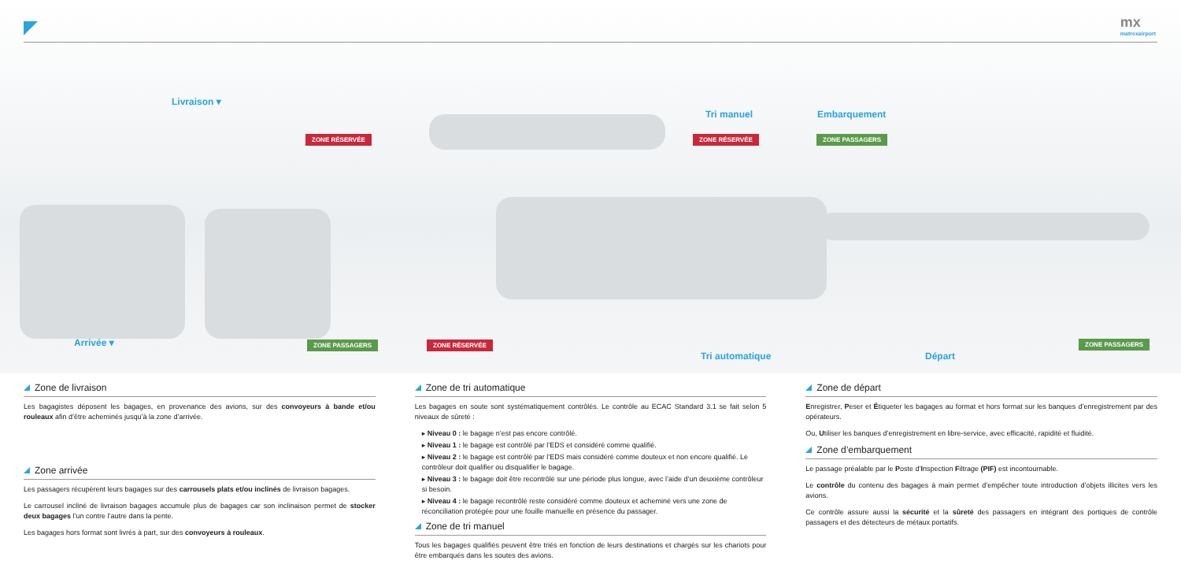mx
matrexairport
Livraison ▾
Arrivée ▾
Tri manuel Embarquement
Tri automatique Départ
ZONE RÉSERVÉE ZONE RÉSERVÉE ZONE PASSAGERS
ZONE PASSAGERS ZONE RÉSERVÉE ZONE PASSAGERS
Zone de livraison
Les bagagistes déposent les bagages, en provenance des avions, sur des convoyeurs à bande et/ou rouleaux afin d’être acheminés jusqu’à la zone d’arrivée.
Zone arrivée
Les passagers récupèrent leurs bagages sur des carrousels plats et/ou inclinés de livraison bagages.
Le carrousel incliné de livraison bagages accumule plus de bagages car son inclinaison permet de stocker deux bagages l’un contre l’autre dans la pente.
Les bagages hors format sont livrés à part, sur des convoyeurs à rouleaux.
Zone de tri automatique
Les bagages en soute sont systématiquement contrôlés. Le contrôle au ECAC Standard 3.1 se fait selon 5 niveaux de sûreté :
▸ Niveau 0 : le bagage n’est pas encore contrôlé.
▸ Niveau 1 : le bagage est contrôlé par l’EDS et considéré comme qualifié.
▸ Niveau 2 : le bagage est contrôlé par l’EDS mais considéré comme douteux et non encore qualifié. Le contrôleur doit qualifier ou disqualifier le bagage.
▸ Niveau 3 : le bagage doit être recontrôlé sur une période plus longue, avec l’aide d’un deuxième contrôleur si besoin.
▸ Niveau 4 : le bagage recontrôlé reste considéré comme douteux et acheminé vers une zone de réconciliation protégée pour une fouille manuelle en présence du passager.
Zone de tri manuel
Tous les bagages qualifiés peuvent être triés en fonction de leurs destinations et chargés sur les chariots pour être embarqués dans les soutes des avions.
Zone de départ
Enregistrer, Peser et Étiqueter les bagages au format et hors format sur les banques d’enregistrement par des opérateurs.
Ou, Utiliser les banques d’enregistrement en libre-service, avec efficacité, rapidité et fluidité.
Zone d’embarquement
Le passage préalable par le Poste d’Inspection Filtrage (PIF) est incontournable.
Le contrôle du contenu des bagages à main permet d’empêcher toute introduction d’objets illicites vers les avions.
Ce contrôle assure aussi la sécurité et la sûreté des passagers en intégrant des portiques de contrôle passagers et des détecteurs de métaux portatifs.